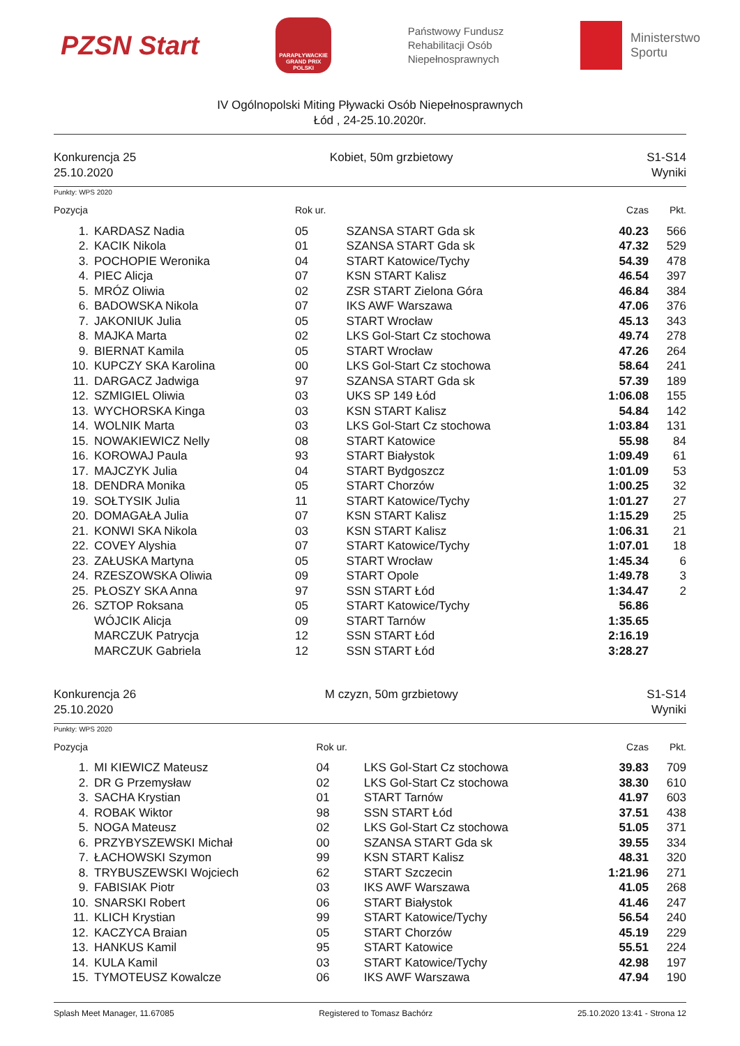PZSN Start
PARAPŁYWACKIE GRAND PRIX POLSKI
Państwowy Fundusz
Rehabilitacji Osób
Niepełnosprawnych
Ministerstwo
Sportu
IV Ogólnopolski Miting Pływacki Osób Niepełnosprawnych
Łód , 24-25.10.2020r.
Konkurencja 25
25.10.2020
Kobiet, 50m grzbietowy S1-S14
Wyniki
Punkty: WPS 2020
| Pozycja | | Rok ur. | | Czas | Pkt. |
| --- | --- | --- | --- | --- | --- |
| 1. | KARDASZ Nadia | 05 | SZANSA START Gda sk | 40.23 | 566 |
| 2. | KACIK Nikola | 01 | SZANSA START Gda sk | 47.32 | 529 |
| 3. | POCHOPIE Weronika | 04 | START Katowice/Tychy | 54.39 | 478 |
| 4. | PIEC Alicja | 07 | KSN START Kalisz | 46.54 | 397 |
| 5. | MRÓZ Oliwia | 02 | ZSR START Zielona Góra | 46.84 | 384 |
| 6. | BADOWSKA Nikola | 07 | IKS AWF Warszawa | 47.06 | 376 |
| 7. | JAKONIUK Julia | 05 | START Wrocław | 45.13 | 343 |
| 8. | MAJKA Marta | 02 | LKS Gol-Start Cz stochowa | 49.74 | 278 |
| 9. | BIERNAT Kamila | 05 | START Wrocław | 47.26 | 264 |
| 10. | KUPCZY SKA Karolina | 00 | LKS Gol-Start Cz stochowa | 58.64 | 241 |
| 11. | DARGACZ Jadwiga | 97 | SZANSA START Gda sk | 57.39 | 189 |
| 12. | SZMIGIEL Oliwia | 03 | UKS SP 149 Łód | 1:06.08 | 155 |
| 13. | WYCHORSKA Kinga | 03 | KSN START Kalisz | 54.84 | 142 |
| 14. | WOLNIK Marta | 03 | LKS Gol-Start Cz stochowa | 1:03.84 | 131 |
| 15. | NOWAKIEWICZ Nelly | 08 | START Katowice | 55.98 | 84 |
| 16. | KOROWAJ Paula | 93 | START Białystok | 1:09.49 | 61 |
| 17. | MAJCZYK Julia | 04 | START Bydgoszcz | 1:01.09 | 53 |
| 18. | DENDRA Monika | 05 | START Chorzów | 1:00.25 | 32 |
| 19. | SOŁTYSIK Julia | 11 | START Katowice/Tychy | 1:01.27 | 27 |
| 20. | DOMAGAŁA Julia | 07 | KSN START Kalisz | 1:15.29 | 25 |
| 21. | KONWI SKA Nikola | 03 | KSN START Kalisz | 1:06.31 | 21 |
| 22. | COVEY Alyshia | 07 | START Katowice/Tychy | 1:07.01 | 18 |
| 23. | ZAŁUSKA Martyna | 05 | START Wrocław | 1:45.34 | 6 |
| 24. | RZESZOWSKA Oliwia | 09 | START Opole | 1:49.78 | 3 |
| 25. | PŁOSZY SKA Anna | 97 | SSN START Łód | 1:34.47 | 2 |
| 26. | SZTOP Roksana | 05 | START Katowice/Tychy | 56.86 | |
| | WÓJCIK Alicja | 09 | START Tarnów | 1:35.65 | |
| | MARCZUK Patrycja | 12 | SSN START Łód | 2:16.19 | |
| | MARCZUK Gabriela | 12 | SSN START Łód | 3:28.27 | |
Konkurencja 26
25.10.2020
M czyzn, 50m grzbietowy S1-S14
Wyniki
Punkty: WPS 2020
| Pozycja | | Rok ur. | | Czas | Pkt. |
| --- | --- | --- | --- | --- | --- |
| 1. | MI KIEWICZ Mateusz | 04 | LKS Gol-Start Cz stochowa | 39.83 | 709 |
| 2. | DR G Przemysław | 02 | LKS Gol-Start Cz stochowa | 38.30 | 610 |
| 3. | SACHA Krystian | 01 | START Tarnów | 41.97 | 603 |
| 4. | ROBAK Wiktor | 98 | SSN START Łód | 37.51 | 438 |
| 5. | NOGA Mateusz | 02 | LKS Gol-Start Cz stochowa | 51.05 | 371 |
| 6. | PRZYBYSZEWSKI Michał | 00 | SZANSA START Gda sk | 39.55 | 334 |
| 7. | ŁACHOWSKI Szymon | 99 | KSN START Kalisz | 48.31 | 320 |
| 8. | TRYBUSZEWSKI Wojciech | 62 | START Szczecin | 1:21.96 | 271 |
| 9. | FABISIAK Piotr | 03 | IKS AWF Warszawa | 41.05 | 268 |
| 10. | SNARSKI Robert | 06 | START Białystok | 41.46 | 247 |
| 11. | KLICH Krystian | 99 | START Katowice/Tychy | 56.54 | 240 |
| 12. | KACZYCA Braian | 05 | START Chorzów | 45.19 | 229 |
| 13. | HANKUS Kamil | 95 | START Katowice | 55.51 | 224 |
| 14. | KULA Kamil | 03 | START Katowice/Tychy | 42.98 | 197 |
| 15. | TYMOTEUSZ Kowalcze | 06 | IKS AWF Warszawa | 47.94 | 190 |
Splash Meet Manager, 11.67085 Registered to Tomasz Bachórz 25.10.2020 13:41 - Strona 12